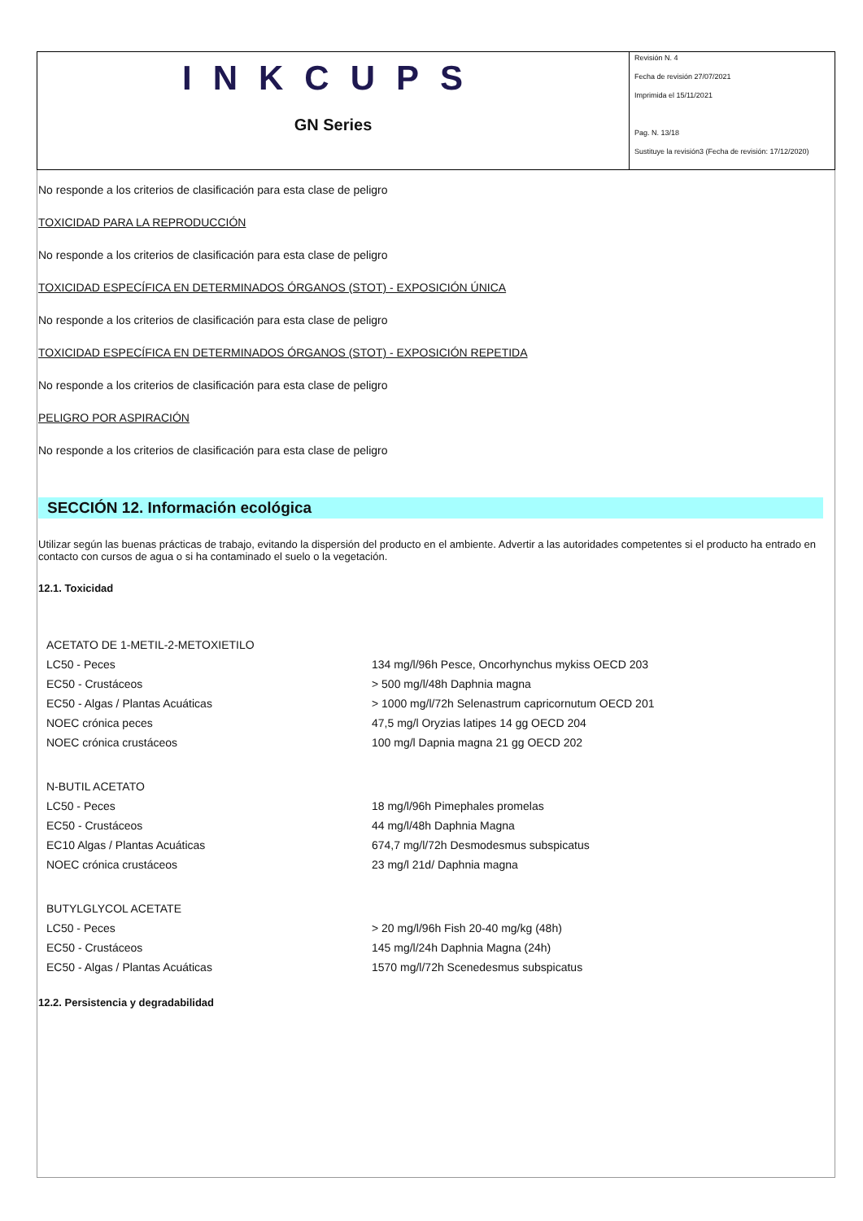INKCUPS
GN Series
Revisión N. 4
Fecha de revisión 27/07/2021
Imprimida el 15/11/2021
Pag. N. 13/18
Sustituye la revisión3 (Fecha de revisión: 17/12/2020)
No responde a los criterios de clasificación para esta clase de peligro
TOXICIDAD PARA LA REPRODUCCIÓN
No responde a los criterios de clasificación para esta clase de peligro
TOXICIDAD ESPECÍFICA EN DETERMINADOS ÓRGANOS (STOT) - EXPOSICIÓN ÚNICA
No responde a los criterios de clasificación para esta clase de peligro
TOXICIDAD ESPECÍFICA EN DETERMINADOS ÓRGANOS (STOT) - EXPOSICIÓN REPETIDA
No responde a los criterios de clasificación para esta clase de peligro
PELIGRO POR ASPIRACIÓN
No responde a los criterios de clasificación para esta clase de peligro
SECCIÓN 12. Información ecológica
Utilizar según las buenas prácticas de trabajo, evitando la dispersión del producto en el ambiente. Advertir a las autoridades competentes si el producto ha entrado en contacto con cursos de agua o si ha contaminado el suelo o la vegetación.
12.1. Toxicidad
| ACETATO DE 1-METIL-2-METOXIETILO | |
| LC50 - Peces | 134 mg/l/96h Pesce, Oncorhynchus mykiss OECD 203 |
| EC50 - Crustáceos | > 500 mg/l/48h Daphnia magna |
| EC50 - Algas / Plantas Acuáticas | > 1000 mg/l/72h Selenastrum capricornutum OECD 201 |
| NOEC crónica peces | 47,5 mg/l Oryzias latipes 14 gg OECD 204 |
| NOEC crónica crustáceos | 100 mg/l Dapnia magna 21 gg OECD 202 |
| N-BUTIL ACETATO | |
| LC50 - Peces | 18 mg/l/96h Pimephales promelas |
| EC50 - Crustáceos | 44 mg/l/48h Daphnia Magna |
| EC10 Algas / Plantas Acuáticas | 674,7 mg/l/72h Desmodesmus subspicatus |
| NOEC crónica crustáceos | 23 mg/l 21d/ Daphnia magna |
| BUTYLGLYCOL ACETATE | |
| LC50 - Peces | > 20 mg/l/96h Fish 20-40 mg/kg (48h) |
| EC50 - Crustáceos | 145 mg/l/24h Daphnia Magna (24h) |
| EC50 - Algas / Plantas Acuáticas | 1570 mg/l/72h Scenedesmus subspicatus |
12.2. Persistencia y degradabilidad